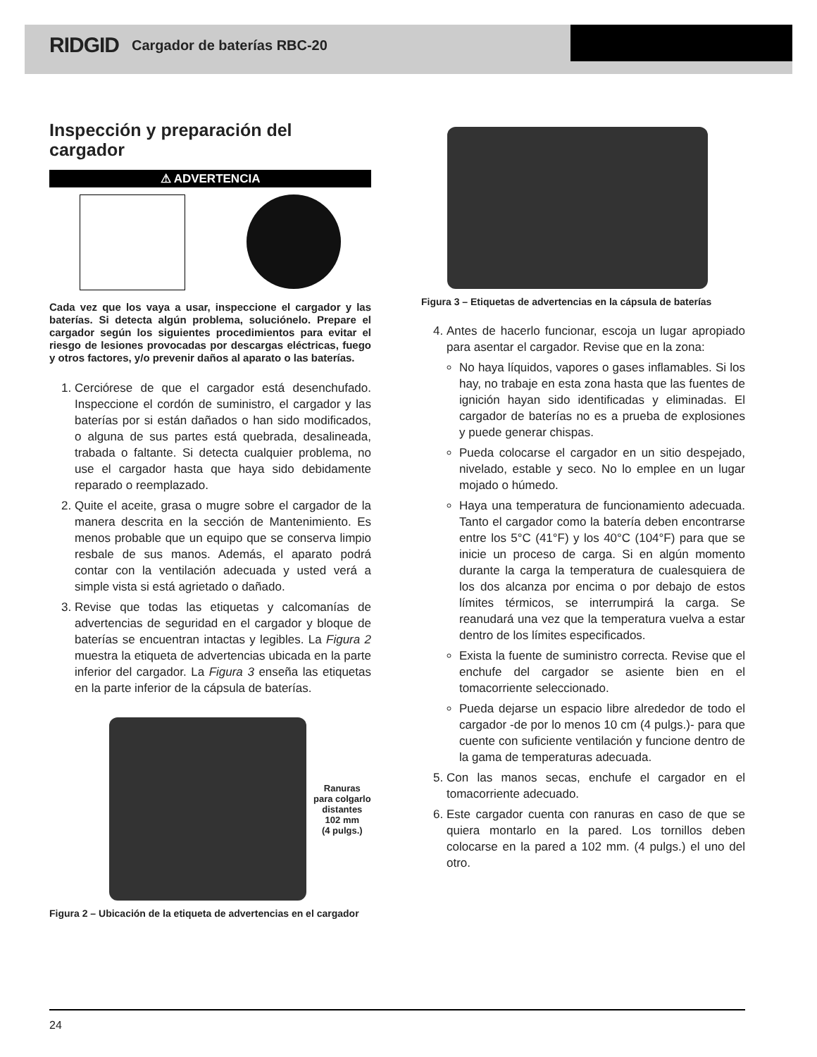RIDGID Cargador de baterías RBC-20
Inspección y preparación del cargador
⚠ ADVERTENCIA
Cada vez que los vaya a usar, inspeccione el cargador y las baterías. Si detecta algún problema, soluciónelo. Prepare el cargador según los siguientes procedimientos para evitar el riesgo de lesiones provocadas por descargas eléctricas, fuego y otros factores, y/o prevenir daños al aparato o las baterías.
1. Cerciórese de que el cargador está desenchufado. Inspeccione el cordón de suministro, el cargador y las baterías por si están dañados o han sido modificados, o alguna de sus partes está quebrada, desalineada, trabada o faltante. Si detecta cualquier problema, no use el cargador hasta que haya sido debidamente reparado o reemplazado.
2. Quite el aceite, grasa o mugre sobre el cargador de la manera descrita en la sección de Mantenimiento. Es menos probable que un equipo que se conserva limpio resbale de sus manos. Además, el aparato podrá contar con la ventilación adecuada y usted verá a simple vista si está agrietado o dañado.
3. Revise que todas las etiquetas y calcomanías de advertencias de seguridad en el cargador y bloque de baterías se encuentran intactas y legibles. La Figura 2 muestra la etiqueta de advertencias ubicada en la parte inferior del cargador. La Figura 3 enseña las etiquetas en la parte inferior de la cápsula de baterías.
Ranuras
para colgarlo
distantes
102 mm
(4 pulgs.)
Figura 2 – Ubicación de la etiqueta de advertencias en el cargador
Figura 3 – Etiquetas de advertencias en la cápsula de baterías
4. Antes de hacerlo funcionar, escoja un lugar apropiado para asentar el cargador. Revise que en la zona:
No haya líquidos, vapores o gases inflamables. Si los hay, no trabaje en esta zona hasta que las fuentes de ignición hayan sido identificadas y eliminadas. El cargador de baterías no es a prueba de explosiones y puede generar chispas.
Pueda colocarse el cargador en un sitio despejado, nivelado, estable y seco. No lo emplee en un lugar mojado o húmedo.
Haya una temperatura de funcionamiento adecuada. Tanto el cargador como la batería deben encontrarse entre los 5°C (41°F) y los 40°C (104°F) para que se inicie un proceso de carga. Si en algún momento durante la carga la temperatura de cualesquiera de los dos alcanza por encima o por debajo de estos límites térmicos, se interrumpirá la carga. Se reanudará una vez que la temperatura vuelva a estar dentro de los límites especificados.
Exista la fuente de suministro correcta. Revise que el enchufe del cargador se asiente bien en el tomacorriente seleccionado.
Pueda dejarse un espacio libre alrededor de todo el cargador -de por lo menos 10 cm (4 pulgs.)- para que cuente con suficiente ventilación y funcione dentro de la gama de temperaturas adecuada.
5. Con las manos secas, enchufe el cargador en el tomacorriente adecuado.
6. Este cargador cuenta con ranuras en caso de que se quiera montarlo en la pared. Los tornillos deben colocarse en la pared a 102 mm. (4 pulgs.) el uno del otro.
24